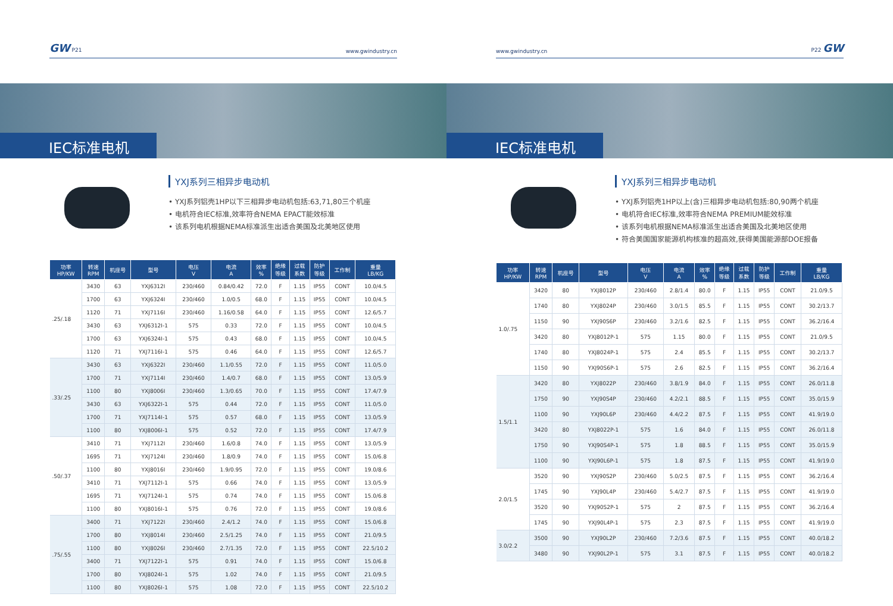GW P21 www.gwindustry.cn
IEC标准电机
YXJ系列三相异步电动机
• YXJ系列铝壳1HP以下三相异步电动机包括:63,71,80三个机座
• 电机符合IEC标准,效率符合NEMA EPACT能效标准
• 该系列电机根据NEMA标准派生出适合美国及北美地区使用
| 功率 HP/KW | 转速 RPM | 机座号 | 型号 | 电压 V | 电流 A | 效率 % | 绝缘 等级 | 过载 系数 | 防护 等级 | 工作制 | 重量 LB/KG |
| --- | --- | --- | --- | --- | --- | --- | --- | --- | --- | --- | --- |
| .25/.18 | 3430 | 63 | YXJ6312I | 230/460 | 0.84/0.42 | 72.0 | F | 1.15 | IP55 | CONT | 10.0/4.5 |
| | 1700 | 63 | YXJ6324I | 230/460 | 1.0/0.5 | 68.0 | F | 1.15 | IP55 | CONT | 10.0/4.5 |
| | 1120 | 71 | YXJ7116I | 230/460 | 1.16/0.58 | 64.0 | F | 1.15 | IP55 | CONT | 12.6/5.7 |
| | 3430 | 63 | YXJ6312I-1 | 575 | 0.33 | 72.0 | F | 1.15 | IP55 | CONT | 10.0/4.5 |
| | 1700 | 63 | YXJ6324I-1 | 575 | 0.43 | 68.0 | F | 1.15 | IP55 | CONT | 10.0/4.5 |
| | 1120 | 71 | YXJ7116I-1 | 575 | 0.46 | 64.0 | F | 1.15 | IP55 | CONT | 12.6/5.7 |
| .33/.25 | 3430 | 63 | YXJ6322I | 230/460 | 1.1/0.55 | 72.0 | F | 1.15 | IP55 | CONT | 11.0/5.0 |
| | 1700 | 71 | YXJ7114I | 230/460 | 1.4/0.7 | 68.0 | F | 1.15 | IP55 | CONT | 13.0/5.9 |
| | 1100 | 80 | YXJ8006I | 230/460 | 1.3/0.65 | 70.0 | F | 1.15 | IP55 | CONT | 17.4/7.9 |
| | 3430 | 63 | YXJ6322I-1 | 575 | 0.44 | 72.0 | F | 1.15 | IP55 | CONT | 11.0/5.0 |
| | 1700 | 71 | YXJ7114I-1 | 575 | 0.57 | 68.0 | F | 1.15 | IP55 | CONT | 13.0/5.9 |
| | 1100 | 80 | YXJ8006I-1 | 575 | 0.52 | 72.0 | F | 1.15 | IP55 | CONT | 17.4/7.9 |
| .50/.37 | 3410 | 71 | YXJ7112I | 230/460 | 1.6/0.8 | 74.0 | F | 1.15 | IP55 | CONT | 13.0/5.9 |
| | 1695 | 71 | YXJ7124I | 230/460 | 1.8/0.9 | 74.0 | F | 1.15 | IP55 | CONT | 15.0/6.8 |
| | 1100 | 80 | YXJ8016I | 230/460 | 1.9/0.95 | 72.0 | F | 1.15 | IP55 | CONT | 19.0/8.6 |
| | 3410 | 71 | YXJ7112I-1 | 575 | 0.66 | 74.0 | F | 1.15 | IP55 | CONT | 13.0/5.9 |
| | 1695 | 71 | YXJ7124I-1 | 575 | 0.74 | 74.0 | F | 1.15 | IP55 | CONT | 15.0/6.8 |
| | 1100 | 80 | YXJ8016I-1 | 575 | 0.76 | 72.0 | F | 1.15 | IP55 | CONT | 19.0/8.6 |
| .75/.55 | 3400 | 71 | YXJ7122I | 230/460 | 2.4/1.2 | 74.0 | F | 1.15 | IP55 | CONT | 15.0/6.8 |
| | 1700 | 80 | YXJ8014I | 230/460 | 2.5/1.25 | 74.0 | F | 1.15 | IP55 | CONT | 21.0/9.5 |
| | 1100 | 80 | YXJ8026I | 230/460 | 2.7/1.35 | 72.0 | F | 1.15 | IP55 | CONT | 22.5/10.2 |
| | 3400 | 71 | YXJ7122I-1 | 575 | 0.91 | 74.0 | F | 1.15 | IP55 | CONT | 15.0/6.8 |
| | 1700 | 80 | YXJ8024I-1 | 575 | 1.02 | 74.0 | F | 1.15 | IP55 | CONT | 21.0/9.5 |
| | 1100 | 80 | YXJ8026I-1 | 575 | 1.08 | 72.0 | F | 1.15 | IP55 | CONT | 22.5/10.2 |
www.gwindustry.cn P22 GW
IEC标准电机
YXJ系列三相异步电动机
• YXJ系列铝壳1HP以上(含)三相异步电动机包括:80,90两个机座
• 电机符合IEC标准,效率符合NEMA PREMIUM能效标准
• 该系列电机根据NEMA标准派生出适合美国及北美地区使用
• 符合美国国家能源机构核准的超高效,获得美国能源部DOE报备
| 功率 HP/KW | 转速 RPM | 机座号 | 型号 | 电压 V | 电流 A | 效率 % | 绝缘 等级 | 过载 系数 | 防护 等级 | 工作制 | 重量 LB/KG |
| --- | --- | --- | --- | --- | --- | --- | --- | --- | --- | --- | --- |
| 1.0/.75 | 3420 | 80 | YXJ8012P | 230/460 | 2.8/1.4 | 80.0 | F | 1.15 | IP55 | CONT | 21.0/9.5 |
| | 1740 | 80 | YXJ8024P | 230/460 | 3.0/1.5 | 85.5 | F | 1.15 | IP55 | CONT | 30.2/13.7 |
| | 1150 | 90 | YXJ90S6P | 230/460 | 3.2/1.6 | 82.5 | F | 1.15 | IP55 | CONT | 36.2/16.4 |
| | 3420 | 80 | YXJ8012P-1 | 575 | 1.15 | 80.0 | F | 1.15 | IP55 | CONT | 21.0/9.5 |
| | 1740 | 80 | YXJ8024P-1 | 575 | 2.4 | 85.5 | F | 1.15 | IP55 | CONT | 30.2/13.7 |
| | 1150 | 90 | YXJ90S6P-1 | 575 | 2.6 | 82.5 | F | 1.15 | IP55 | CONT | 36.2/16.4 |
| 1.5/1.1 | 3420 | 80 | YXJ8022P | 230/460 | 3.8/1.9 | 84.0 | F | 1.15 | IP55 | CONT | 26.0/11.8 |
| | 1750 | 90 | YXJ90S4P | 230/460 | 4.2/2.1 | 88.5 | F | 1.15 | IP55 | CONT | 35.0/15.9 |
| | 1100 | 90 | YXJ90L6P | 230/460 | 4.4/2.2 | 87.5 | F | 1.15 | IP55 | CONT | 41.9/19.0 |
| | 3420 | 80 | YXJ8022P-1 | 575 | 1.6 | 84.0 | F | 1.15 | IP55 | CONT | 26.0/11.8 |
| | 1750 | 90 | YXJ90S4P-1 | 575 | 1.8 | 88.5 | F | 1.15 | IP55 | CONT | 35.0/15.9 |
| | 1100 | 90 | YXJ90L6P-1 | 575 | 1.8 | 87.5 | F | 1.15 | IP55 | CONT | 41.9/19.0 |
| 2.0/1.5 | 3520 | 90 | YXJ90S2P | 230/460 | 5.0/2.5 | 87.5 | F | 1.15 | IP55 | CONT | 36.2/16.4 |
| | 1745 | 90 | YXJ90L4P | 230/460 | 5.4/2.7 | 87.5 | F | 1.15 | IP55 | CONT | 41.9/19.0 |
| | 3520 | 90 | YXJ90S2P-1 | 575 | 2 | 87.5 | F | 1.15 | IP55 | CONT | 36.2/16.4 |
| | 1745 | 90 | YXJ90L4P-1 | 575 | 2.3 | 87.5 | F | 1.15 | IP55 | CONT | 41.9/19.0 |
| 3.0/2.2 | 3500 | 90 | YXJ90L2P | 230/460 | 7.2/3.6 | 87.5 | F | 1.15 | IP55 | CONT | 40.0/18.2 |
| | 3480 | 90 | YXJ90L2P-1 | 575 | 3.1 | 87.5 | F | 1.15 | IP55 | CONT | 40.0/18.2 |